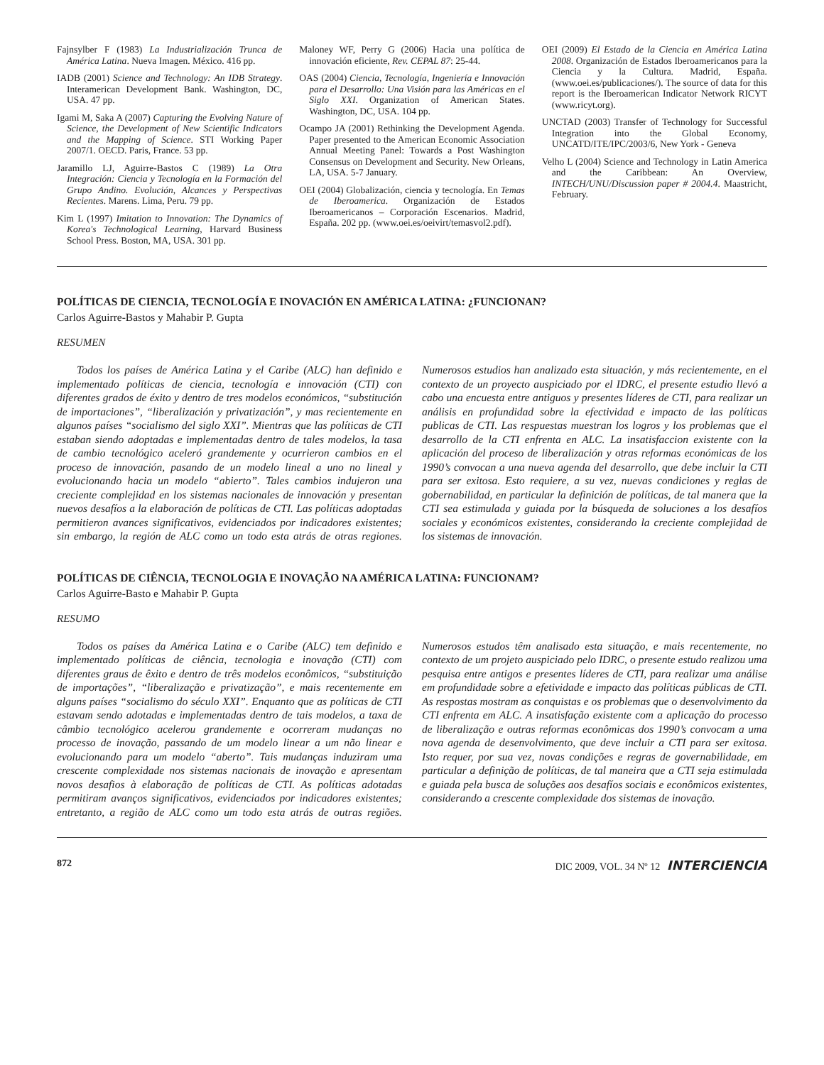Fajnsylber F (1983) La Industrialización Trunca de América Latina. Nueva Imagen. México. 416 pp.
IADB (2001) Science and Technology: An IDB Strategy. Interamerican Development Bank. Washington, DC, USA. 47 pp.
Igami M, Saka A (2007) Capturing the Evolving Nature of Science, the Development of New Scientific Indicators and the Mapping of Science. STI Working Paper 2007/1. OECD. Paris, France. 53 pp.
Jaramillo LJ, Aguirre-Bastos C (1989) La Otra Integración: Ciencia y Tecnología en la Formación del Grupo Andino. Evolución, Alcances y Perspectivas Recientes. Marens. Lima, Peru. 79 pp.
Kim L (1997) Imitation to Innovation: The Dynamics of Korea's Technological Learning, Harvard Business School Press. Boston, MA, USA. 301 pp.
Maloney WF, Perry G (2006) Hacia una política de innovación eficiente, Rev. CEPAL 87: 25-44.
OAS (2004) Ciencia, Tecnología, Ingeniería e Innovación para el Desarrollo: Una Visión para las Américas en el Siglo XXI. Organization of American States. Washington, DC, USA. 104 pp.
Ocampo JA (2001) Rethinking the Development Agenda. Paper presented to the American Economic Association Annual Meeting Panel: Towards a Post Washington Consensus on Development and Security. New Orleans, LA, USA. 5-7 January.
OEI (2004) Globalización, ciencia y tecnología. En Temas de Iberoamerica. Organización de Estados Iberoamericanos – Corporación Escenarios. Madrid, España. 202 pp. (www.oei.es/oeivirt/temasvol2.pdf).
OEI (2009) El Estado de la Ciencia en América Latina 2008. Organización de Estados Iberoamericanos para la Ciencia y la Cultura. Madrid, España. (www.oei.es/publicaciones/). The source of data for this report is the Iberoamerican Indicator Network RICYT (www.ricyt.org).
UNCTAD (2003) Transfer of Technology for Successful Integration into the Global Economy, UNCATD/ITE/IPC/2003/6, New York - Geneva
Velho L (2004) Science and Technology in Latin America and the Caribbean: An Overview, INTECH/UNU/Discussion paper # 2004.4. Maastricht, February.
POLÍTICAS DE CIENCIA, TECNOLOGÍA E INOVACIÓN EN AMÉRICA LATINA: ¿FUNCIONAN?
Carlos Aguirre-Bastos y Mahabir P. Gupta
RESUMEN
Todos los países de América Latina y el Caribe (ALC) han definido e implementado políticas de ciencia, tecnología e innovación (CTI) con diferentes grados de éxito y dentro de tres modelos económicos, “substitución de importaciones”, “liberalización y privatización”, y mas recientemente en algunos países “socialismo del siglo XXI”. Mientras que las políticas de CTI estaban siendo adoptadas e implementadas dentro de tales modelos, la tasa de cambio tecnológico aceleró grandemente y ocurrieron cambios en el proceso de innovación, pasando de un modelo lineal a uno no lineal y evolucionando hacia un modelo “abierto”. Tales cambios indujeron una creciente complejidad en los sistemas nacionales de innovación y presentan nuevos desafíos a la elaboración de políticas de CTI. Las políticas adoptadas permitieron avances significativos, evidenciados por indicadores existentes; sin embargo, la región de ALC como un todo esta atrás de otras regiones. Numerosos estudios han analizado esta situación, y más recientemente, en el contexto de un proyecto auspiciado por el IDRC, el presente estudio llevó a cabo una encuesta entre antiguos y presentes líderes de CTI, para realizar un análisis en profundidad sobre la efectividad e impacto de las políticas publicas de CTI. Las respuestas muestran los logros y los problemas que el desarrollo de la CTI enfrenta en ALC. La insatisfaccion existente con la aplicación del proceso de liberalización y otras reformas económicas de los 1990’s convocan a una nueva agenda del desarrollo, que debe incluir la CTI para ser exitosa. Esto requiere, a su vez, nuevas condiciones y reglas de gobernabilidad, en particular la definición de políticas, de tal manera que la CTI sea estimulada y guiada por la búsqueda de soluciones a los desafíos sociales y económicos existentes, considerando la creciente complejidad de los sistemas de innovación.
POLÍTICAS DE CIÊNCIA, TECNOLOGIA E INOVAÇÃO NA AMÉRICA LATINA: FUNCIONAM?
Carlos Aguirre-Basto e Mahabir P. Gupta
RESUMO
Todos os países da América Latina e o Caribe (ALC) tem definido e implementado políticas de ciência, tecnologia e inovação (CTI) com diferentes graus de êxito e dentro de três modelos econômicos, “substituição de importações”, “liberalização e privatização”, e mais recentemente em alguns países “socialismo do século XXI”. Enquanto que as políticas de CTI estavam sendo adotadas e implementadas dentro de tais modelos, a taxa de câmbio tecnológico acelerou grandemente e ocorreram mudanças no processo de inovação, passando de um modelo linear a um não linear e evolucionando para um modelo “aberto”. Tais mudanças induziram uma crescente complexidade nos sistemas nacionais de inovação e apresentam novos desafios à elaboração de políticas de CTI. As políticas adotadas permitiram avanços significativos, evidenciados por indicadores existentes; entretanto, a região de ALC como um todo esta atrás de outras regiões. Numerosos estudos têm analisado esta situação, e mais recentemente, no contexto de um projeto auspiciado pelo IDRC, o presente estudo realizou uma pesquisa entre antigos e presentes líderes de CTI, para realizar uma análise em profundidade sobre a efetividade e impacto das políticas públicas de CTI. As respostas mostram as conquistas e os problemas que o desenvolvimento da CTI enfrenta em ALC. A insatisfação existente com a aplicação do processo de liberalização e outras reformas econômicas dos 1990’s convocam a uma nova agenda de desenvolvimento, que deve incluir a CTI para ser exitosa. Isto requer, por sua vez, novas condições e regras de governabilidade, em particular a definição de políticas, de tal maneira que a CTI seja estimulada e guiada pela busca de soluções aos desafíos sociais e econômicos existentes, considerando a crescente complexidade dos sistemas de inovação.
872 DIC 2009, VOL. 34 Nº 12 INTERCIENCIA